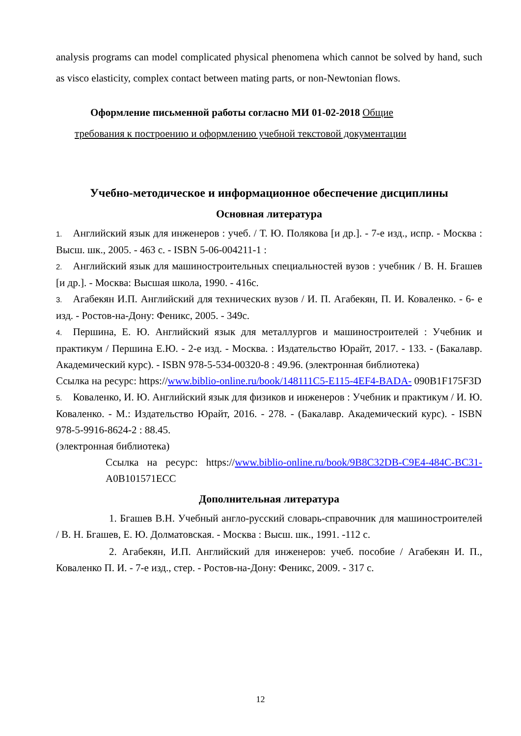analysis programs can model complicated physical phenomena which cannot be solved by hand, such as visco elasticity, complex contact between mating parts, or non-Newtonian flows.
Оформление письменной работы согласно МИ 01-02-2018 Общие
требования к построению и оформлению учебной текстовой документации
Учебно-методическое и информационное обеспечение дисциплины
Основная литература
1. Английский язык для инженеров : учеб. / Т. Ю. Полякова [и др.]. - 7-е изд., испр. - Москва : Высш. шк., 2005. - 463 с. - ISBN 5-06-004211-1 :
2. Английский язык для машиностроительных специальностей вузов : учебник / В. Н. Бгашев [и др.]. - Москва: Высшая школа, 1990. - 416с.
3. Агабекян И.П. Английский для технических вузов / И. П. Агабекян, П. И. Коваленко. - 6- е изд. - Ростов-на-Дону: Феникс, 2005. - 349с.
4. Першина, Е. Ю. Английский язык для металлургов и машиностроителей : Учебник и практикум / Першина Е.Ю. - 2-е изд. - Москва. : Издательство Юрайт, 2017. - 133. - (Бакалавр. Академический курс). - ISBN 978-5-534-00320-8 : 49.96. (электронная библиотека)
Ссылка на ресурс: https://www.biblio-online.ru/book/148111C5-E115-4EF4-BADA- 090B1F175F3D
5. Коваленко, И. Ю. Английский язык для физиков и инженеров : Учебник и практикум / И. Ю. Коваленко. - М.: Издательство Юрайт, 2016. - 278. - (Бакалавр. Академический курс). - ISBN 978-5-9916-8624-2 : 88.45.
(электронная библиотека)
Ссылка на ресурс: https://www.biblio-online.ru/book/9B8C32DB-C9E4-484C-BC31- A0B101571ECC
Дополнительная литература
1. Бгашев В.Н. Учебный англо-русский словарь-справочник для машиностроителей / В. Н. Бгашев, Е. Ю. Долматовская. - Москва : Высш. шк., 1991. -112 с.
2. Агабекян, И.П. Английский для инженеров: учеб. пособие / Агабекян И. П., Коваленко П. И. - 7-е изд., стер. - Ростов-на-Дону: Феникс, 2009. - 317 с.
12